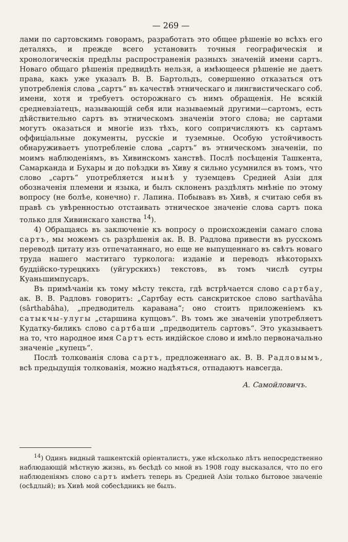— 269 —
лами по сартовскимъ говорамъ, разработать это общее рѣшеніе во всѣхъ его деталяхъ, и прежде всего установить точныя географическія и хронологическія предѣлы распространенія разныхъ значеній имени сартъ. Новаго общаго рѣшенія предвидѣть нельзя, а имѣющееся рѣшеніе не даетъ права, какъ уже указалъ В. В. Бартольдъ, совершенно отказаться отъ употребленія слова „сартъ“ въ качествѣ этническаго и лингвистическаго соб. имени, хотя и требуетъ осторожнаго съ нимъ обращенія. Не всякій средневзіатецъ, называющій себя или называемый другими—сартомъ, есть дѣйствительно сартъ въ этническомъ значеніи этого слова; не сартами могутъ оказаться и многіе изъ тѣхъ, кого сопричисляютъ къ сартамъ оффиціальные документы, русскіе и туземные. Особую устойчивость обнаруживаетъ употребленіе слова „сартъ“ въ этническомъ значеніи, по моимъ наблюденіямъ, въ Хивинскомъ ханствѣ. Послѣ посѣщенія Ташкента, Самарканда и Бухары и до поѣздки въ Хиву я сильно усумнился въ томъ, что слово „сартъ“ употребляется нынѣ у туземцевъ Средней Азіи для обозначенія племени и языка, и былъ склоненъ раздѣлять мнѣніе по этому вопросу (не болѣе, конечно) г. Лапина. Побывавъ въ Хивѣ, я считаю себя въ правѣ съ увѣренностью отстаивать этническое значеніе слова сартъ пока только для Хивинскаго ханства <sup>14</sup>).
4) Обращаясь въ заключеніе къ вопросу о происхожденіи самаго слова сартъ, мы можемъ съ разрѣшенія ак. В. В. Радлова привести въ русскомъ переводѣ цитату изъ отпечатаннаго, но еще не выпущеннаго въ свѣтъ новаго труда нашего маститаго турколога: изданіе и переводъ нѣкоторыхъ буддійско-турецкихъ (уйгурскихъ) текстовъ, въ томъ числѣ сутры Куаньшимпусаръ.
Въ примѣчаніи къ тому мѣсту текста, гдѣ встрѣчается слово сартбау, ак. В. В. Радловъ говоритъ: „Сартбау есть санскритское слово sarthavâha (sârthabâha), „предводитель каравана“; оно стоитъ приложеніемъ къ сатыкчы-улугы „старшина купцовъ“. Въ томъ же значеніи употребляетъ Кудатку-биликъ слово сартбаши „предводитель сартовъ“. Это указываетъ на то, что народное имя Сартъ есть индійское слово и имѣло первоначально значеніе „купецъ“.
Послѣ толкованія слова сартъ, предложеннаго ак. В. В. Радловымъ, всѣ предыдущія толкованія, можно надѣяться, отпадаютъ навсегда.
А. Самойловичъ.
<sup>14</sup>) Одинъ видный ташкентскій оріенталистъ, уже нѣсколько лѣтъ непосредственно наблюдающій мѣстную жизнь, въ бесѣдѣ со мной въ 1908 году высказался, что по его наблюденіямъ слово сартъ имѣетъ теперь въ Средней Азіи только бытовое значеніе (осѣдлый); въ Хивѣ мой собесѣдникъ не былъ.